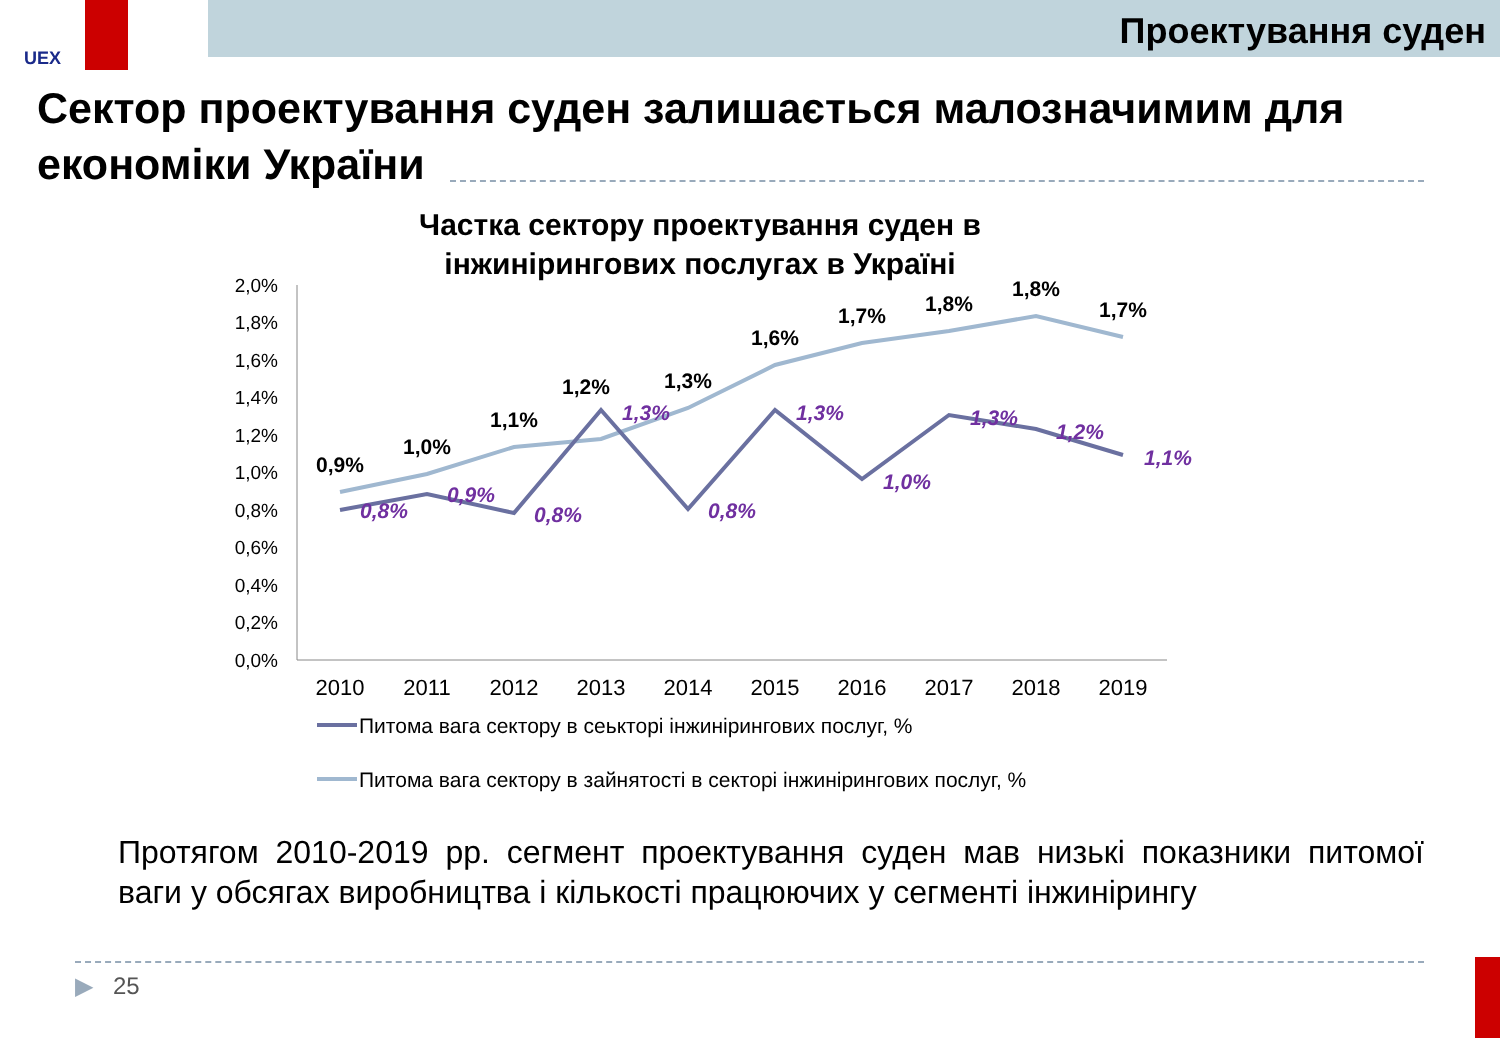UEX
Проектування суден
Сектор проектування суден залишається малозначимим для економіки України
Частка сектору проектування суден в
інжинірингових послугах в Україні
2,0%
1,8%
1,6%
1,4%
1,2%
1,0%
0,8%
0,6%
0,4%
0,2%
0,0%
2010
2011
2012
2013
2014
2015
2016
2017
2018
2019
0,9%
1,0%
1,1%
1,2%
1,3%
1,6%
1,7%
1,8%
1,8%
1,7%
0,8%
0,9%
0,8%
1,3%
0,8%
1,3%
1,0%
1,3%
1,2%
1,1%
Питома вага сектору в сеькторі інжинірингових послуг, %
Питома вага сектору в зайнятості в секторі інжинірингових послуг, %
Протягом 2010-2019 рр. сегмент проектування суден мав низькі показники питомої ваги у обсягах виробництва і кількості працюючих у сегменті інжинірингу
▶ 25